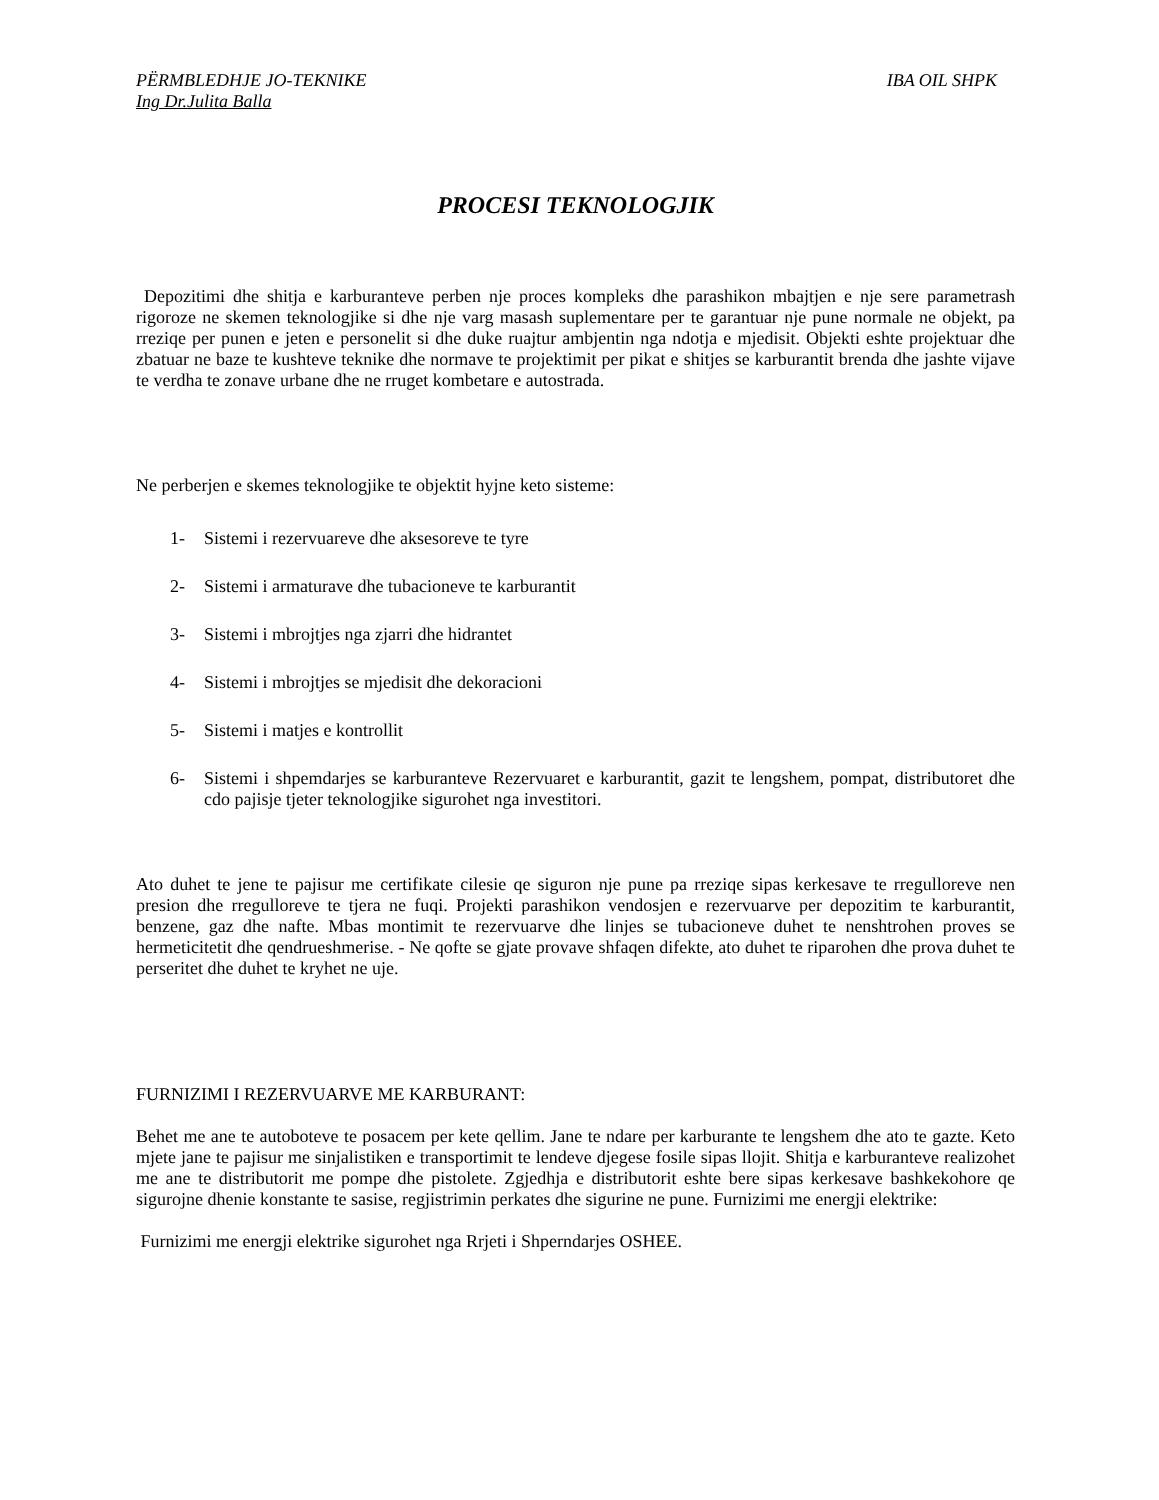PËRMBLEDHJE JO-TEKNIKE IBA OIL SHPK
Ing Dr.Julita Balla
PROCESI TEKNOLOGJIK
Depozitimi dhe shitja e karburanteve perben nje proces kompleks dhe parashikon mbajtjen e nje sere parametrash rigoroze ne skemen teknologjike si dhe nje varg masash suplementare per te garantuar nje pune normale ne objekt, pa rreziqe per punen e jeten e personelit si dhe duke ruajtur ambjentin nga ndotja e mjedisit. Objekti eshte projektuar dhe zbatuar ne baze te kushteve teknike dhe normave te projektimit per pikat e shitjes se karburantit brenda dhe jashte vijave te verdha te zonave urbane dhe ne rruget kombetare e autostrada.
Ne perberjen e skemes teknologjike te objektit hyjne keto sisteme:
1- Sistemi i rezervuareve dhe aksesoreve te tyre
2- Sistemi i armaturave dhe tubacioneve te karburantit
3- Sistemi i mbrojtjes nga zjarri dhe hidrantet
4- Sistemi i mbrojtjes se mjedisit dhe dekoracioni
5- Sistemi i matjes e kontrollit
6- Sistemi i shpemdarjes se karburanteve Rezervuaret e karburantit, gazit te lengshem, pompat, distributoret dhe cdo pajisje tjeter teknologjike sigurohet nga investitori.
Ato duhet te jene te pajisur me certifikate cilesie qe siguron nje pune pa rreziqe sipas kerkesave te rregulloreve nen presion dhe rregulloreve te tjera ne fuqi. Projekti parashikon vendosjen e rezervuarve per depozitim te karburantit, benzene, gaz dhe nafte. Mbas montimit te rezervuarve dhe linjes se tubacioneve duhet te nenshtrohen proves se hermeticitetit dhe qendrueshmerise. - Ne qofte se gjate provave shfaqen difekte, ato duhet te riparohen dhe prova duhet te perseritet dhe duhet te kryhet ne uje.
FURNIZIMI I REZERVUARVE ME KARBURANT:
Behet me ane te autoboteve te posacem per kete qellim. Jane te ndare per karburante te lengshem dhe ato te gazte. Keto mjete jane te pajisur me sinjalistiken e transportimit te lendeve djegese fosile sipas llojit. Shitja e karburanteve realizohet me ane te distributorit me pompe dhe pistolete. Zgjedhja e distributorit eshte bere sipas kerkesave bashkekohore qe sigurojne dhenie konstante te sasise, regjistrimin perkates dhe sigurine ne pune. Furnizimi me energji elektrike:
Furnizimi me energji elektrike sigurohet nga Rrjeti i Shperndarjes OSHEE.